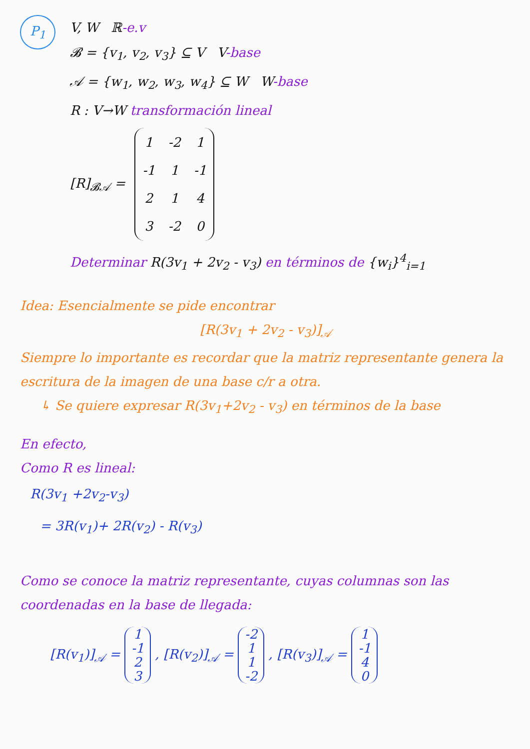P<sub>1</sub>
V, W ℝ-e.v
𝓑 = {v<sub>1</sub>, v<sub>2</sub>, v<sub>3</sub>} ⊆ V V-base
𝒜 = {w<sub>1</sub>, w<sub>2</sub>, w<sub>3</sub>, w<sub>4</sub>} ⊆ W W-base
R : V→W transformación lineal
[R]<sub>𝓑𝒜</sub> =
| 1 | -2 | 1 |
| -1 | 1 | -1 |
| 2 | 1 | 4 |
| 3 | -2 | 0 |
Determinar R(3v<sub>1</sub> + 2v<sub>2</sub> - v<sub>3</sub>) en términos de {w<sub>i</sub>}<sup>4</sup><sub>i=1</sub>
Idea: Esencialmente se pide encontrar
[R(3v<sub>1</sub> + 2v<sub>2</sub> - v<sub>3</sub>)]<sub>𝒜</sub>
Siempre lo importante es recordar que la matriz representante genera la escritura de la imagen de una base c/r a otra.
↳ Se quiere expresar R(3v<sub>1</sub>+2v<sub>2</sub> - v<sub>3</sub>) en términos de la base
En efecto,
Como R es lineal:
R(3v<sub>1</sub> +2v<sub>2</sub>-v<sub>3</sub>)
= 3R(v<sub>1</sub>)+ 2R(v<sub>2</sub>) - R(v<sub>3</sub>)
Como se conoce la matriz representante, cuyas columnas son las coordenadas en la base de llegada:
[R(v<sub>1</sub>)]<sub>𝒜</sub> =
| 1 |
| -1 |
| 2 |
| 3 |
, [R(v<sub>2</sub>)]<sub>𝒜</sub> =
| -2 |
| 1 |
| 1 |
| -2 |
, [R(v<sub>3</sub>)]<sub>𝒜</sub> =
| 1 |
| -1 |
| 4 |
| 0 |